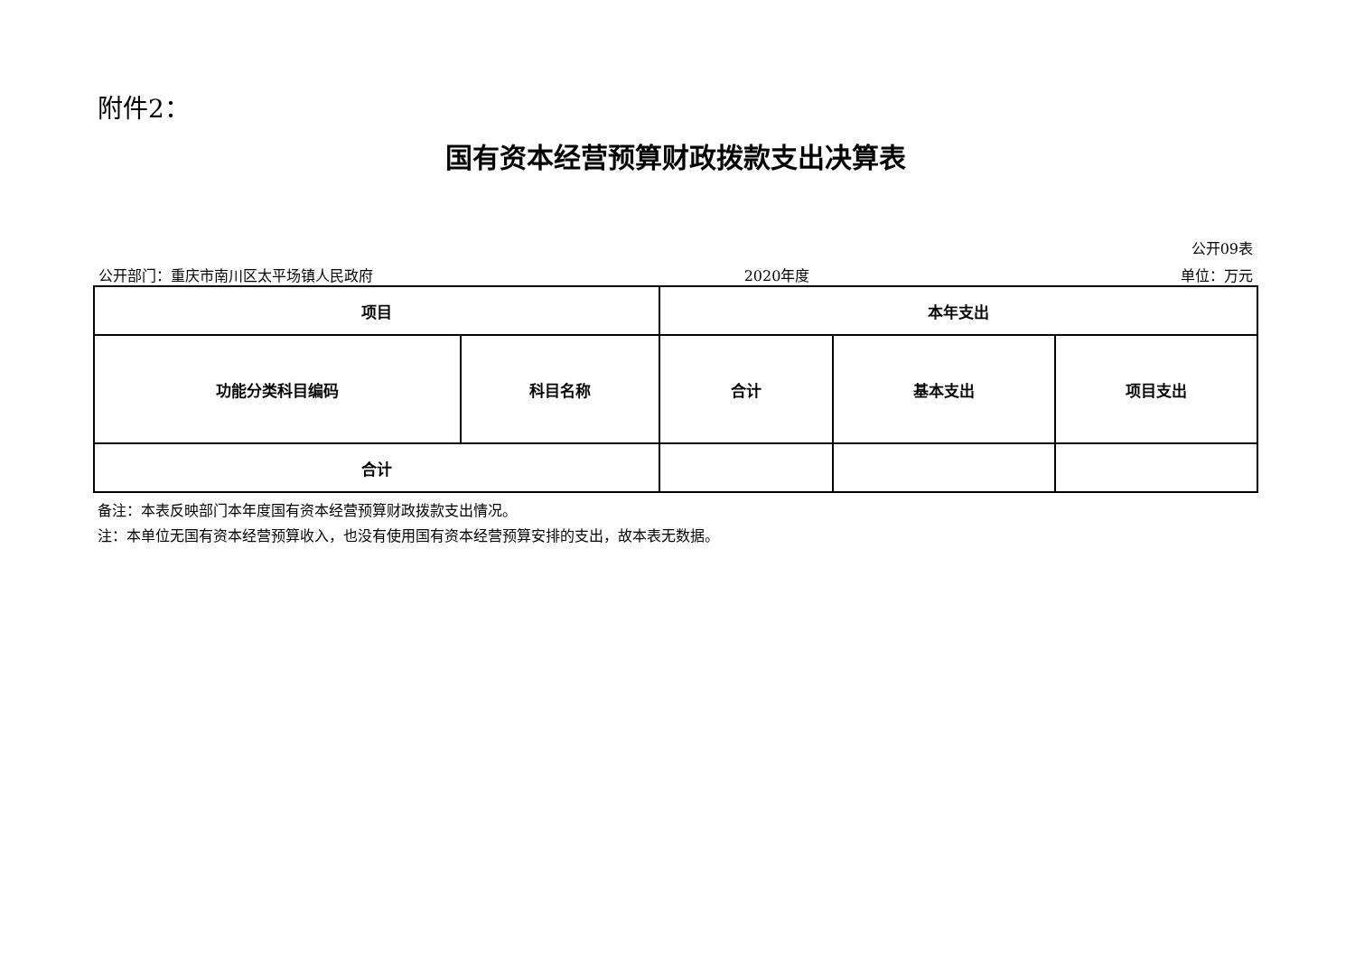附件2：
国有资本经营预算财政拨款支出决算表
公开09表
公开部门：重庆市南川区太平场镇人民政府 2020年度 单位：万元
| 项目 | | 本年支出 | | |
| --- | --- | --- | --- | --- |
| 功能分类科目编码 | 科目名称 | 合计 | 基本支出 | 项目支出 |
| 合计 | | | | |
备注：本表反映部门本年度国有资本经营预算财政拨款支出情况。
注：本单位无国有资本经营预算收入，也没有使用国有资本经营预算安排的支出，故本表无数据。